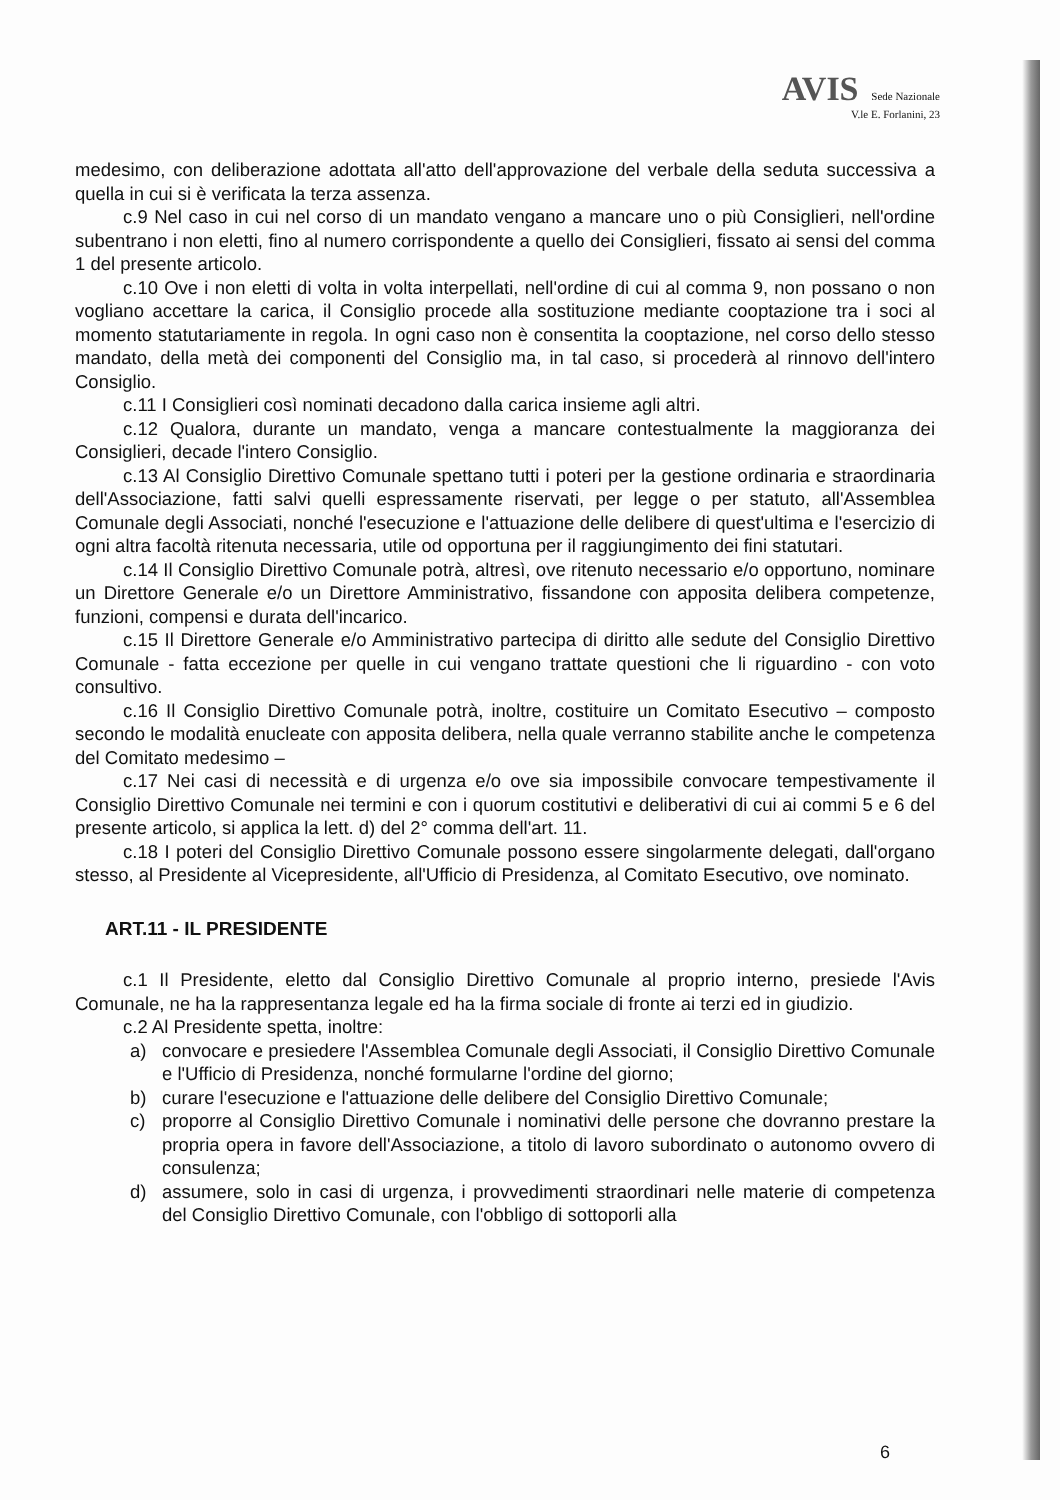AVIS Sede Nazionale
V.le E. Forlanini, 23
medesimo, con deliberazione adottata all'atto dell'approvazione del verbale della seduta successiva a quella in cui si è verificata la terza assenza.
c.9 Nel caso in cui nel corso di un mandato vengano a mancare uno o più Consiglieri, nell'ordine subentrano i non eletti, fino al numero corrispondente a quello dei Consiglieri, fissato ai sensi del comma 1 del presente articolo.
c.10 Ove i non eletti di volta in volta interpellati, nell'ordine di cui al comma 9, non possano o non vogliano accettare la carica, il Consiglio procede alla sostituzione mediante cooptazione tra i soci al momento statutariamente in regola. In ogni caso non è consentita la cooptazione, nel corso dello stesso mandato, della metà dei componenti del Consiglio ma, in tal caso, si procederà al rinnovo dell'intero Consiglio.
c.11 I Consiglieri così nominati decadono dalla carica insieme agli altri.
c.12 Qualora, durante un mandato, venga a mancare contestualmente la maggioranza dei Consiglieri, decade l'intero Consiglio.
c.13 Al Consiglio Direttivo Comunale spettano tutti i poteri per la gestione ordinaria e straordinaria dell'Associazione, fatti salvi quelli espressamente riservati, per legge o per statuto, all'Assemblea Comunale degli Associati, nonché l'esecuzione e l'attuazione delle delibere di quest'ultima e l'esercizio di ogni altra facoltà ritenuta necessaria, utile od opportuna per il raggiungimento dei fini statutari.
c.14 Il Consiglio Direttivo Comunale potrà, altresì, ove ritenuto necessario e/o opportuno, nominare un Direttore Generale e/o un Direttore Amministrativo, fissandone con apposita delibera competenze, funzioni, compensi e durata dell'incarico.
c.15 Il Direttore Generale e/o Amministrativo partecipa di diritto alle sedute del Consiglio Direttivo Comunale - fatta eccezione per quelle in cui vengano trattate questioni che li riguardino - con voto consultivo.
c.16 Il Consiglio Direttivo Comunale potrà, inoltre, costituire un Comitato Esecutivo – composto secondo le modalità enucleate con apposita delibera, nella quale verranno stabilite anche le competenza del Comitato medesimo –
c.17 Nei casi di necessità e di urgenza e/o ove sia impossibile convocare tempestivamente il Consiglio Direttivo Comunale nei termini e con i quorum costitutivi e deliberativi di cui ai commi 5 e 6 del presente articolo, si applica la lett. d) del 2° comma dell'art. 11.
c.18 I poteri del Consiglio Direttivo Comunale possono essere singolarmente delegati, dall'organo stesso, al Presidente al Vicepresidente, all'Ufficio di Presidenza, al Comitato Esecutivo, ove nominato.
ART.11 - IL PRESIDENTE
c.1 Il Presidente, eletto dal Consiglio Direttivo Comunale al proprio interno, presiede l'Avis Comunale, ne ha la rappresentanza legale ed ha la firma sociale di fronte ai terzi ed in giudizio.
c.2 Al Presidente spetta, inoltre:
a) convocare e presiedere l'Assemblea Comunale degli Associati, il Consiglio Direttivo Comunale e l'Ufficio di Presidenza, nonché formularne l'ordine del giorno;
b) curare l'esecuzione e l'attuazione delle delibere del Consiglio Direttivo Comunale;
c) proporre al Consiglio Direttivo Comunale i nominativi delle persone che dovranno prestare la propria opera in favore dell'Associazione, a titolo di lavoro subordinato o autonomo ovvero di consulenza;
d) assumere, solo in casi di urgenza, i provvedimenti straordinari nelle materie di competenza del Consiglio Direttivo Comunale, con l'obbligo di sottoporli alla
6